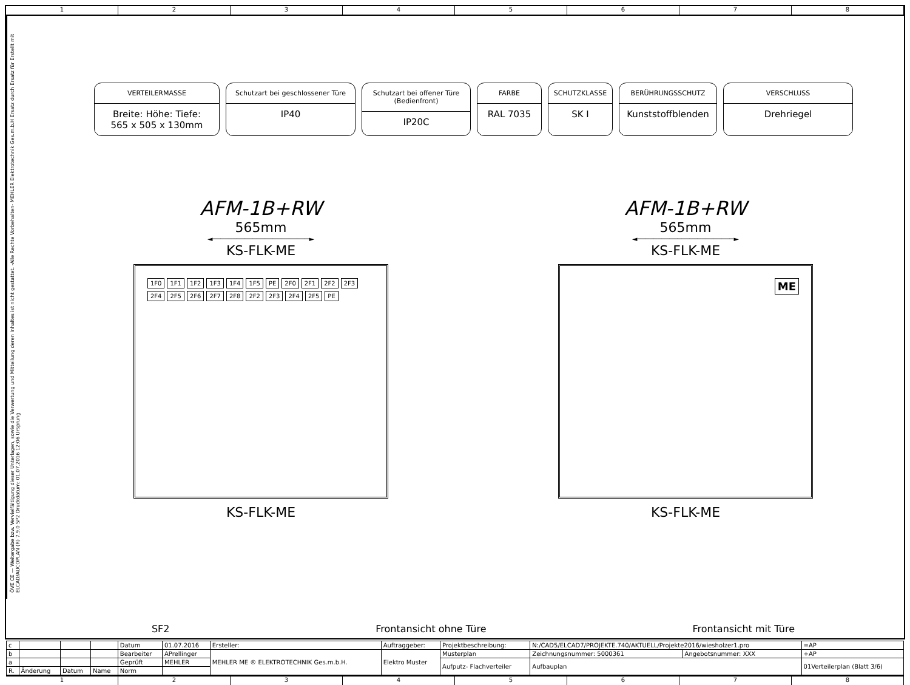1 2 3 4 5 6 7 8
ÖVE CE — Weitergabe bzw. Vervielfältigung dieser Unterlagen, sowie die Verwertung und Mitteilung deren Inhaltes ist nicht gestattet. -Alle Rechte Vorbehalten- MEHLER Elektrotechnik Ges.m.b.H Ersatz durch Ersatz für Erstellt mit ELCAD/AUCOPLAN (R) 7.9.0 SP2 Druckdatum: 01.07.2016 12:06 Ursprung
VERTEILERMASSE
Breite: Höhe: Tiefe:
565 x 505 x 130mm
Schutzart bei geschlossener Türe
IP40
Schutzart bei offener Türe (Bedienfront)
IP20C
FARBE
RAL 7035
SCHUTZKLASSE
SK I
BERÜHRUNGSSCHUTZ
Kunststoffblenden
VERSCHLUSS
Drehriegel
AFM-1B+RW
565mm
◄────────────────────────►
KS-FLK-ME
1F0 1F1 1F2 1F3 1F4 1F5 PE 2F0 2F1 2F2 2F3 2F4 2F5 2F6 2F7 2F8 2F2 2F3 2F4 2F5 PE
KS-FLK-ME
AFM-1B+RW
565mm
◄────────────────────────►
KS-FLK-ME
ME
KS-FLK-ME
SF2 Frontansicht ohne Türe Frontansicht mit Türe
| c | | | | Datum | 01.07.2016 | Ersteller: | Auftraggeber: | Projektbeschreibung: | N:/CAD5/ELCAD7/PROJEKTE.740/AKTUELL/Projekte2016/wiesholzer1.pro | | =AP |
| b | | | | Bearbeiter | APrellinger | MEHLER ME ® ELEKTROTECHNIK Ges.m.b.H. | Elektro Muster | Musterplan | Zeichnungsnummer: 5000361 | Angebotsnummer: XXX | +AP |
| a | | | | Geprüft | MEHLER | | | Aufputz- Flachverteiler | Aufbauplan | | 01Verteilerplan (Blatt 3/6) |
| R. | Änderung | Datum | Name | Norm | | | | | | | |
1 2 3 4 5 6 7 8